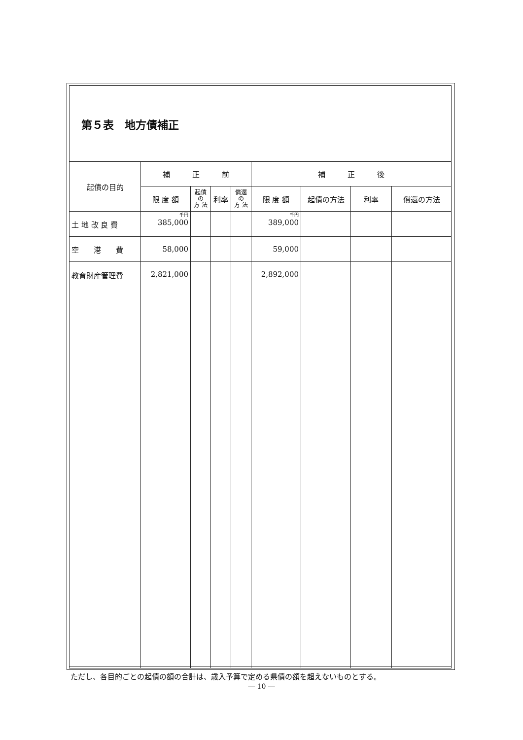第５表　地方債補正
| 起債の目的 | 補 正 前 | | | | 補 正 後 | | | |
| --- | --- | --- | --- | --- | --- | --- | --- | --- |
| | 限 度 額 | 起債の 方 法 | 利率 | 償還の 方 法 | 限 度 額 | 起債の方法 | 利率 | 償還の方法 |
| 土 地 改 良 費 | 千円 385,000 | | | | 千円 389,000 | | | |
| 空 港 費 | 58,000 | | | | 59,000 | | | |
| 教育財産管理費 | 2,821,000 | | | | 2,892,000 | | | |
ただし、各目的ごとの起債の額の合計は、歳入予算で定める県債の額を超えないものとする。
― 10 ―